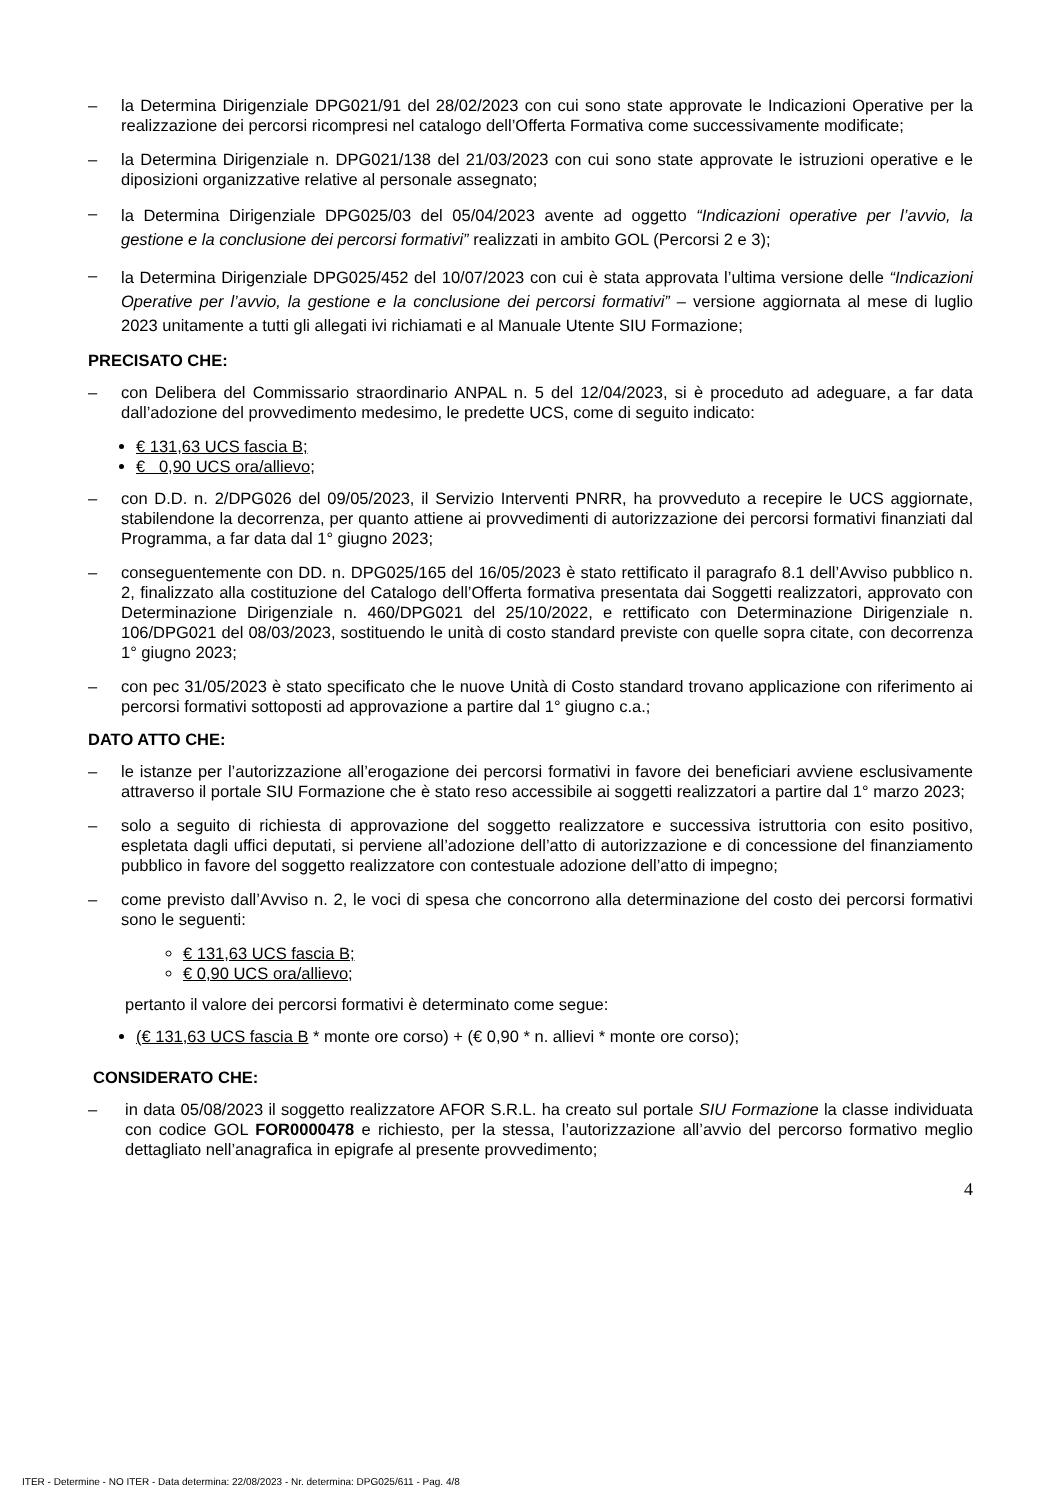– la Determina Dirigenziale DPG021/91 del 28/02/2023 con cui sono state approvate le Indicazioni Operative per la realizzazione dei percorsi ricompresi nel catalogo dell’Offerta Formativa come successivamente modificate;
– la Determina Dirigenziale n. DPG021/138 del 21/03/2023 con cui sono state approvate le istruzioni operative e le diposizioni organizzative relative al personale assegnato;
– la Determina Dirigenziale DPG025/03 del 05/04/2023 avente ad oggetto “Indicazioni operative per l’avvio, la gestione e la conclusione dei percorsi formativi” realizzati in ambito GOL (Percorsi 2 e 3);
– la Determina Dirigenziale DPG025/452 del 10/07/2023 con cui è stata approvata l’ultima versione delle “Indicazioni Operative per l’avvio, la gestione e la conclusione dei percorsi formativi” – versione aggiornata al mese di luglio 2023 unitamente a tutti gli allegati ivi richiamati e al Manuale Utente SIU Formazione;
PRECISATO CHE:
– con Delibera del Commissario straordinario ANPAL n. 5 del 12/04/2023, si è proceduto ad adeguare, a far data dall’adozione del provvedimento medesimo, le predette UCS, come di seguito indicato:
€ 131,63 UCS fascia B;
€ 0,90 UCS ora/allievo;
– con D.D. n. 2/DPG026 del 09/05/2023, il Servizio Interventi PNRR, ha provveduto a recepire le UCS aggiornate, stabilendone la decorrenza, per quanto attiene ai provvedimenti di autorizzazione dei percorsi formativi finanziati dal Programma, a far data dal 1° giugno 2023;
– conseguentemente con DD. n. DPG025/165 del 16/05/2023 è stato rettificato il paragrafo 8.1 dell’Avviso pubblico n. 2, finalizzato alla costituzione del Catalogo dell’Offerta formativa presentata dai Soggetti realizzatori, approvato con Determinazione Dirigenziale n. 460/DPG021 del 25/10/2022, e rettificato con Determinazione Dirigenziale n. 106/DPG021 del 08/03/2023, sostituendo le unità di costo standard previste con quelle sopra citate, con decorrenza 1° giugno 2023;
– con pec 31/05/2023 è stato specificato che le nuove Unità di Costo standard trovano applicazione con riferimento ai percorsi formativi sottoposti ad approvazione a partire dal 1° giugno c.a.;
DATO ATTO CHE:
– le istanze per l’autorizzazione all’erogazione dei percorsi formativi in favore dei beneficiari avviene esclusivamente attraverso il portale SIU Formazione che è stato reso accessibile ai soggetti realizzatori a partire dal 1° marzo 2023;
– solo a seguito di richiesta di approvazione del soggetto realizzatore e successiva istruttoria con esito positivo, espletata dagli uffici deputati, si perviene all’adozione dell’atto di autorizzazione e di concessione del finanziamento pubblico in favore del soggetto realizzatore con contestuale adozione dell’atto di impegno;
– come previsto dall’Avviso n. 2, le voci di spesa che concorrono alla determinazione del costo dei percorsi formativi sono le seguenti:
€ 131,63 UCS fascia B;
€ 0,90 UCS ora/allievo;
pertanto il valore dei percorsi formativi è determinato come segue:
(€ 131,63 UCS fascia B * monte ore corso) + (€ 0,90 * n. allievi * monte ore corso);
CONSIDERATO CHE:
– in data 05/08/2023 il soggetto realizzatore AFOR S.R.L. ha creato sul portale SIU Formazione la classe individuata con codice GOL FOR0000478 e richiesto, per la stessa, l’autorizzazione all’avvio del percorso formativo meglio dettagliato nell’anagrafica in epigrafe al presente provvedimento;
4
ITER - Determine - NO ITER - Data determina: 22/08/2023 - Nr. determina: DPG025/611 - Pag. 4/8